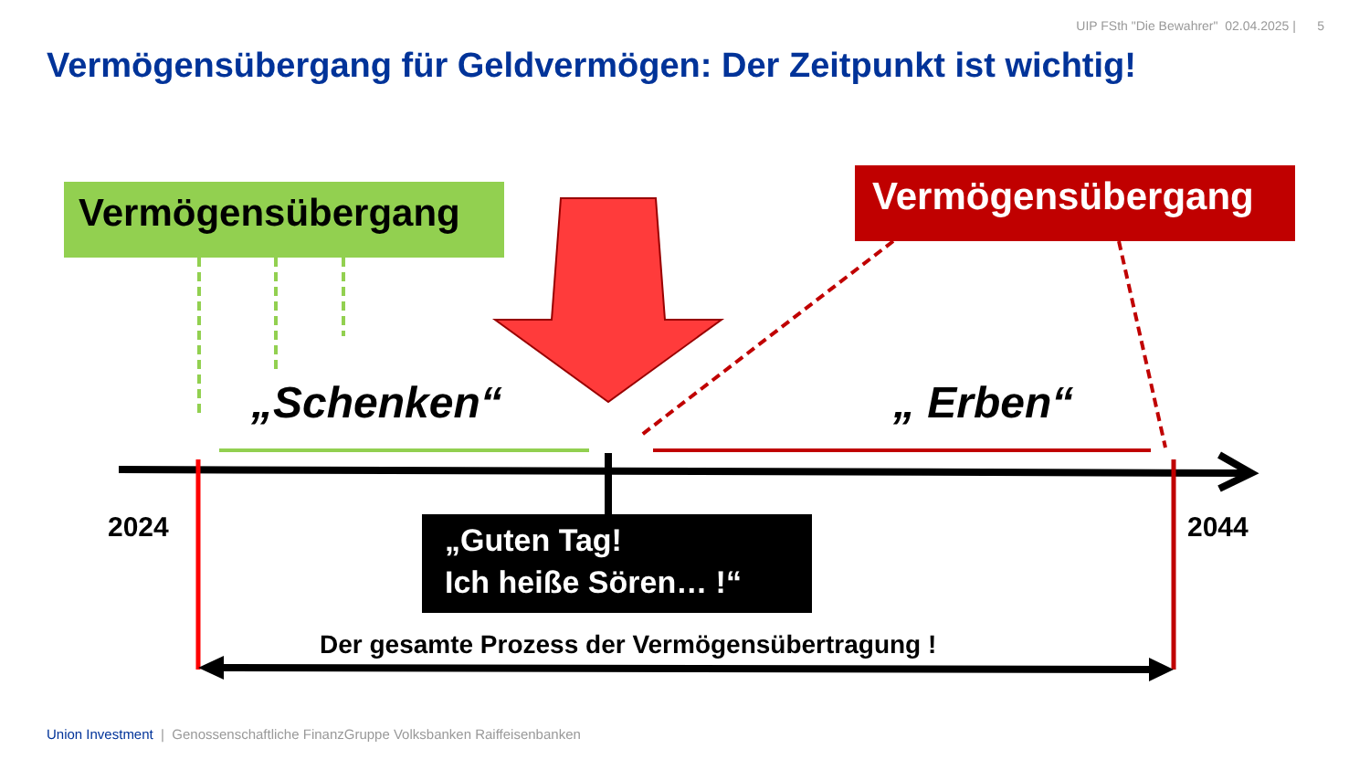UIP FSth "Die Bewahrer" 02.04.2025 | 5
Vermögensübergang für Geldvermögen: Der Zeitpunkt ist wichtig!
Vermögensübergang Vermögensübergang
„Schenken“ „ Erben“
2024 2044
„Guten Tag!
Ich heiße Sören… !“
Der gesamte Prozess der Vermögensübertragung !
Union Investment | Genossenschaftliche FinanzGruppe Volksbanken Raiffeisenbanken